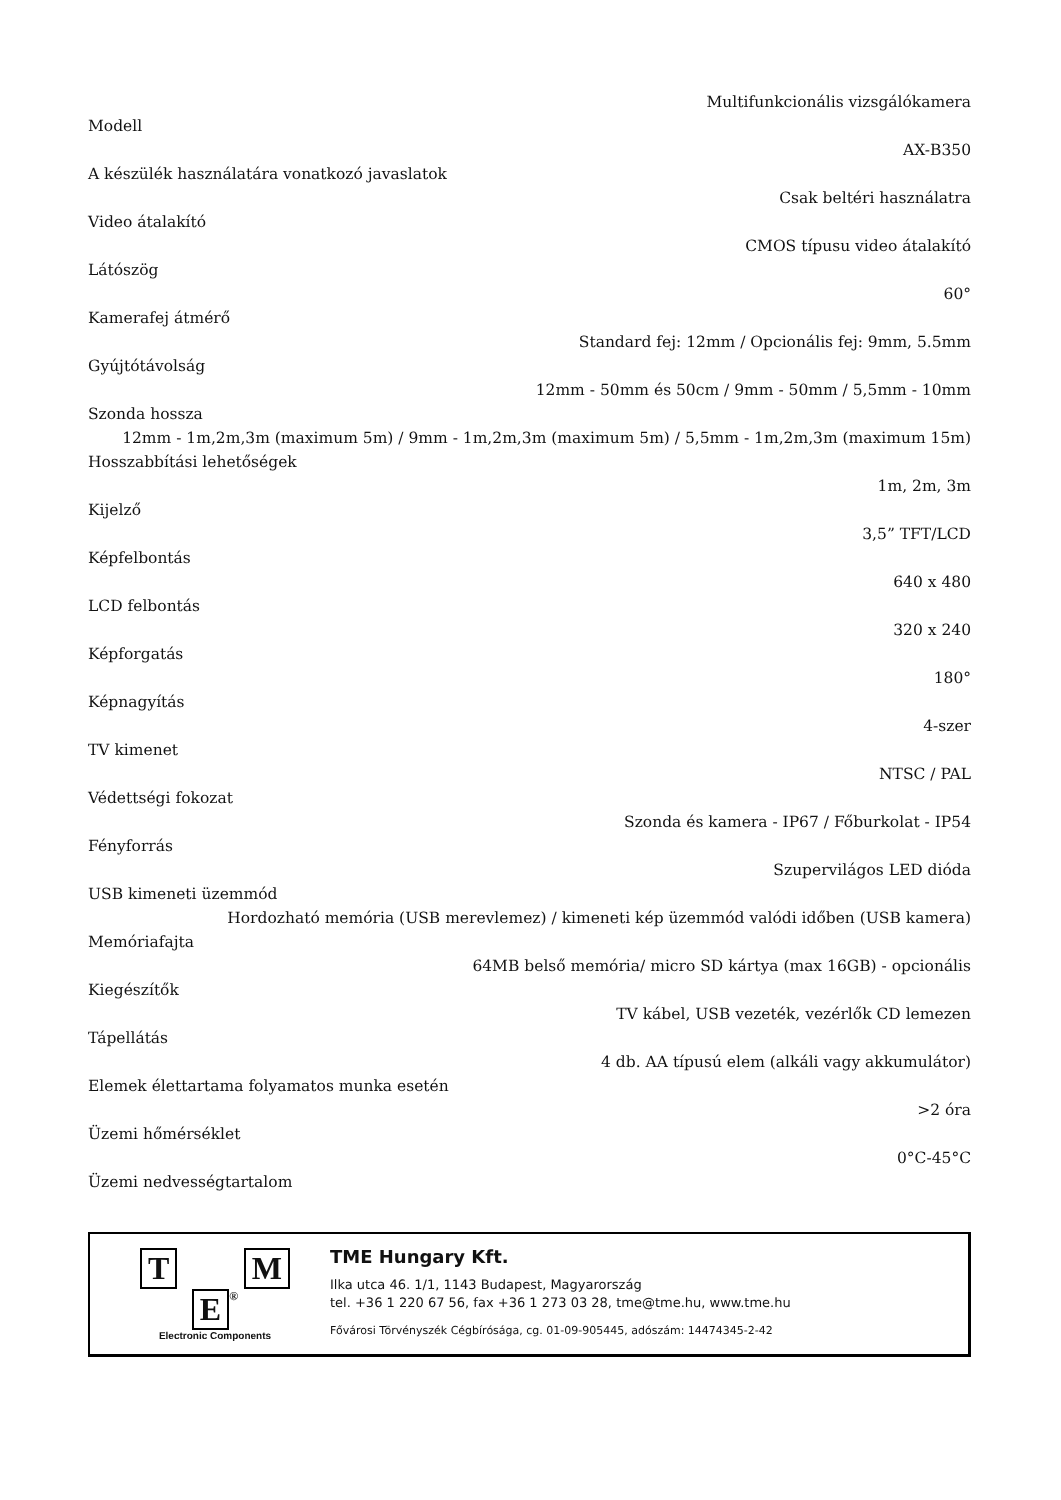Multifunkcionális vizsgálókamera
Modell
AX-B350
A készülék használatára vonatkozó javaslatok
Csak beltéri használatra
Video átalakító
CMOS típusu video átalakító
Látószög
60°
Kamerafej átmérő
Standard fej: 12mm / Opcionális fej: 9mm, 5.5mm
Gyújtótávolság
12mm - 50mm és 50cm / 9mm - 50mm / 5,5mm - 10mm
Szonda hossza
12mm - 1m,2m,3m (maximum 5m) / 9mm - 1m,2m,3m (maximum 5m) / 5,5mm - 1m,2m,3m (maximum 15m)
Hosszabbítási lehetőségek
1m, 2m, 3m
Kijelző
3,5” TFT/LCD
Képfelbontás
640 x 480
LCD felbontás
320 x 240
Képforgatás
180°
Képnagyítás
4-szer
TV kimenet
NTSC / PAL
Védettségi fokozat
Szonda és kamera - IP67 / Főburkolat - IP54
Fényforrás
Szupervilágos LED dióda
USB kimeneti üzemmód
Hordozható memória (USB merevlemez) / kimeneti kép üzemmód valódi időben (USB kamera)
Memóriafajta
64MB belső memória/ micro SD kártya (max 16GB) - opcionális
Kiegészítők
TV kábel, USB vezeték, vezérlők CD lemezen
Tápellátás
4 db. AA típusú elem (alkáli vagy akkumulátor)
Elemek élettartama folyamatos munka esetén
>2 óra
Üzemi hőmérséklet
0°C-45°C
Üzemi nedvességtartalom
T M
E ®
Electronic Components
TME Hungary Kft.
Ilka utca 46. 1/1, 1143 Budapest, Magyarország
tel. +36 1 220 67 56, fax +36 1 273 03 28, tme@tme.hu, www.tme.hu
Fővárosi Törvényszék Cégbírósága, cg. 01-09-905445, adószám: 14474345-2-42